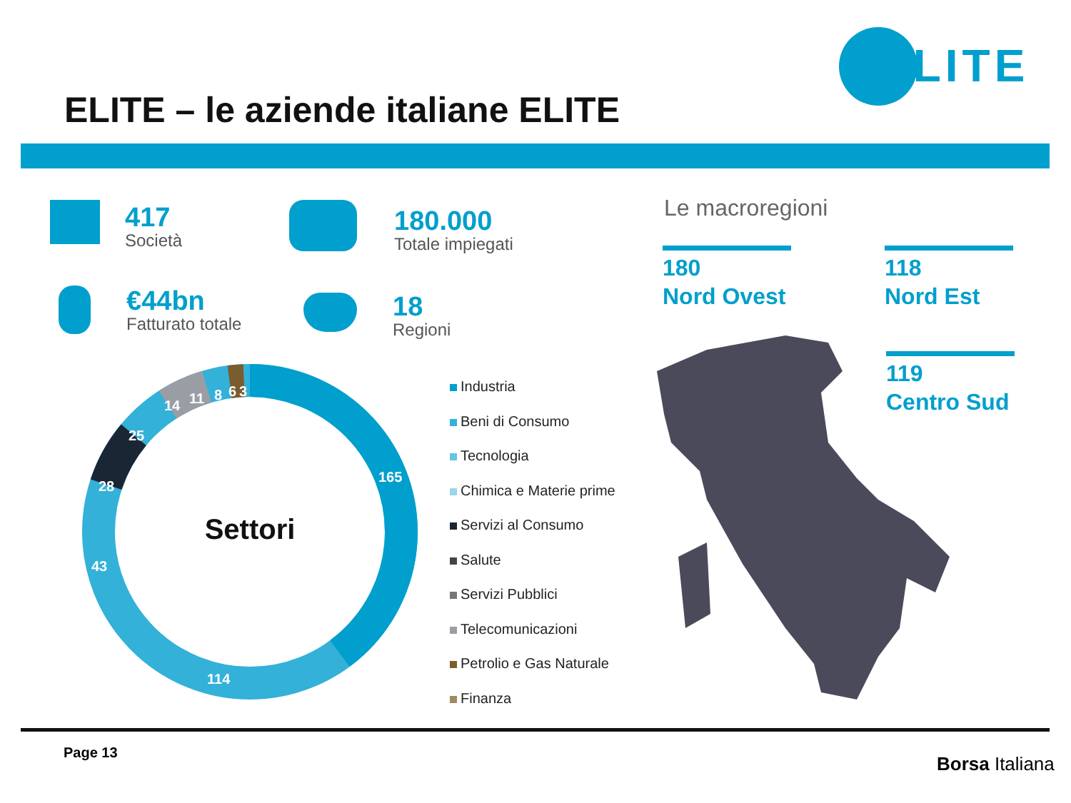ELITE – le aziende italiane ELITE
ELITE
417
Società
180.000
Totale impiegati
€44bn
Fatturato totale
18
Regioni
Le macroregioni
180
Nord Ovest
118
Nord Est
119
Centro Sud
165
114
43
28
25
14
11
8
6
3
Settori
Industria
Beni di Consumo
Tecnologia
Chimica e Materie prime
Servizi al Consumo
Salute
Servizi Pubblici
Telecomunicazioni
Petrolio e Gas Naturale
Finanza
Page 13
Borsa Italiana